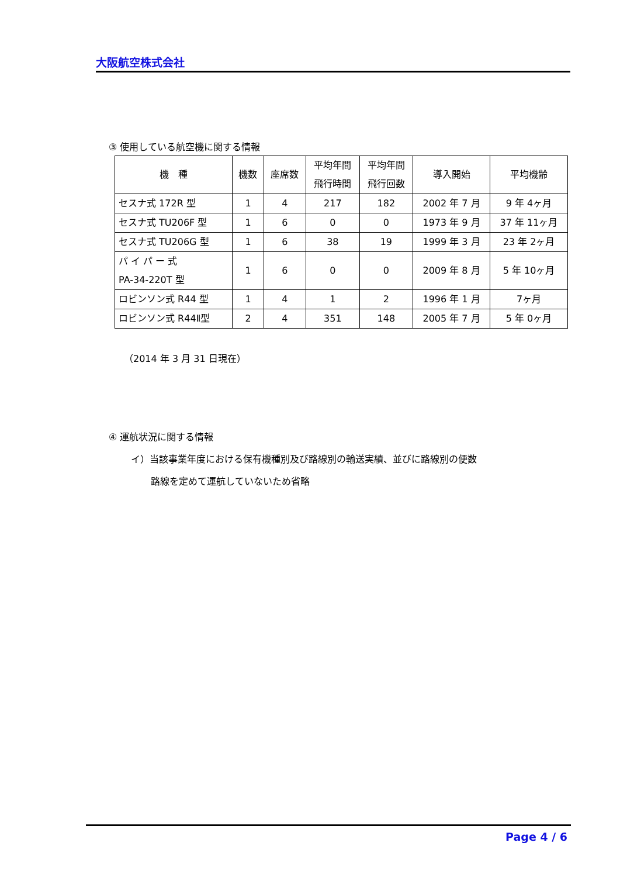大阪航空株式会社
③ 使用している航空機に関する情報
| 機 種 | 機数 | 座席数 | 平均年間 飛行時間 | 平均年間 飛行回数 | 導入開始 | 平均機齢 |
| --- | --- | --- | --- | --- | --- | --- |
| セスナ式 172R 型 | 1 | 4 | 217 | 182 | 2002 年 7 月 | 9 年 4ヶ月 |
| セスナ式 TU206F 型 | 1 | 6 | 0 | 0 | 1973 年 9 月 | 37 年 11ヶ月 |
| セスナ式 TU206G 型 | 1 | 6 | 38 | 19 | 1999 年 3 月 | 23 年 2ヶ月 |
| パ イ パ ー 式 PA-34-220T 型 | 1 | 6 | 0 | 0 | 2009 年 8 月 | 5 年 10ヶ月 |
| ロビンソン式 R44 型 | 1 | 4 | 1 | 2 | 1996 年 1 月 | 7ヶ月 |
| ロビンソン式 R44Ⅱ型 | 2 | 4 | 351 | 148 | 2005 年 7 月 | 5 年 0ヶ月 |
（2014 年 3 月 31 日現在）
④ 運航状況に関する情報
イ）当該事業年度における保有機種別及び路線別の輸送実績、並びに路線別の便数
路線を定めて運航していないため省略
Page 4 / 6